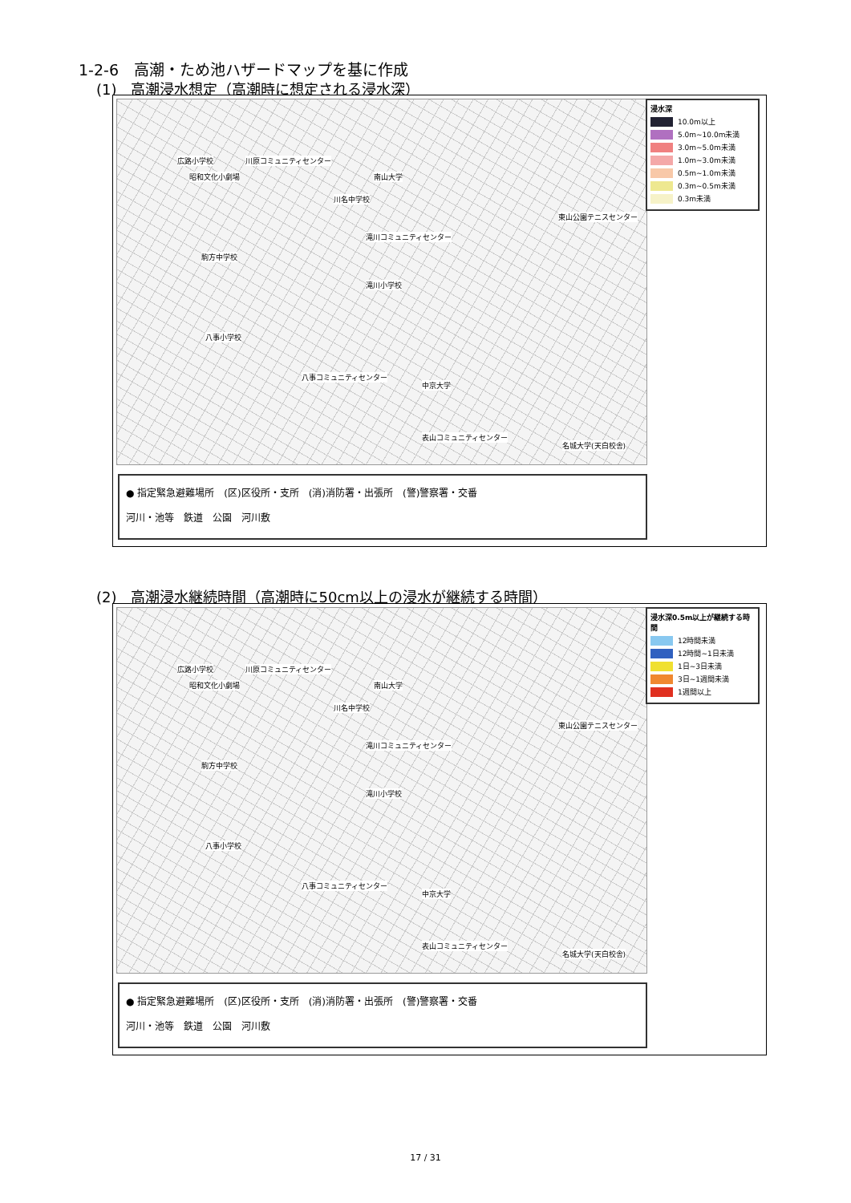1-2-6　高潮・ため池ハザードマップを基に作成
(1)　高潮浸水想定（高潮時に想定される浸水深）
広路小学校 川原コミュニティセンター
昭和文化小劇場 南山大学
川名中学校
滝川コミュニティセンター
駒方中学校
滝川小学校
八事小学校
八事コミュニティセンター
中京大学
表山コミュニティセンター
東山公園テニスセンター
名城大学(天白校舎)
浸水深
10.0m以上
5.0m~10.0m未満
3.0m~5.0m未満
1.0m~3.0m未満
0.5m~1.0m未満
0.3m~0.5m未満
0.3m未満
● 指定緊急避難場所　(区)区役所・支所　(消)消防署・出張所　(警)警察署・交番
河川・池等　鉄道　公園　河川敷
(2)　高潮浸水継続時間（高潮時に50cm以上の浸水が継続する時間）
広路小学校 川原コミュニティセンター
昭和文化小劇場 南山大学
川名中学校
滝川コミュニティセンター
駒方中学校
滝川小学校
八事小学校
八事コミュニティセンター
中京大学
表山コミュニティセンター
東山公園テニスセンター
名城大学(天白校舎)
浸水深0.5m以上が継続する時間
12時間未満
12時間~1日未満
1日~3日未満
3日~1週間未満
1週間以上
● 指定緊急避難場所　(区)区役所・支所　(消)消防署・出張所　(警)警察署・交番
河川・池等　鉄道　公園　河川敷
17 / 31